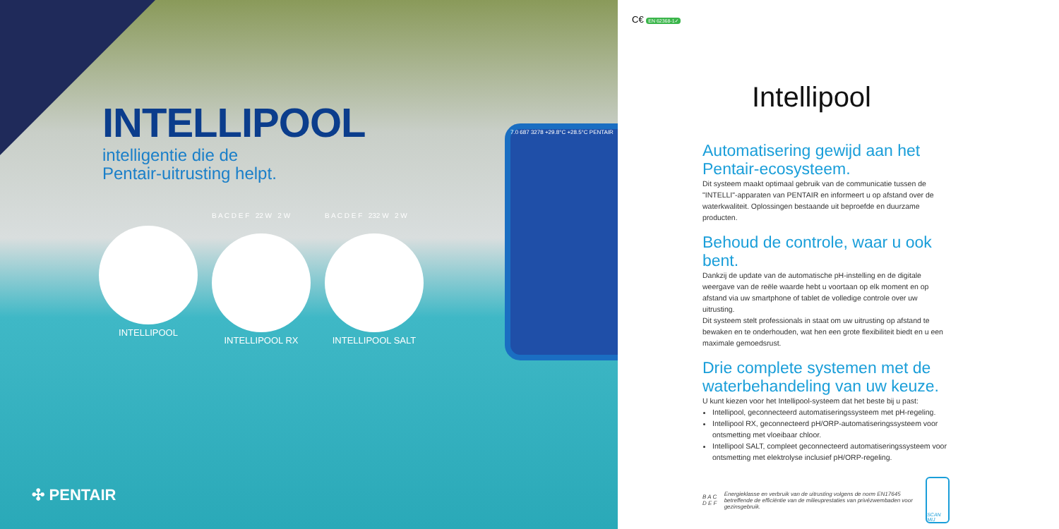INTELLIPOOL
intelligentie die de Pentair-uitrusting helpt.
INTELLIPOOL
B A C D E F 22 W 2 W
INTELLIPOOL RX
B A C D E F 232 W 2 W
INTELLIPOOL SALT
7.0 687 3278 +29.8°C +28.5°C PENTAIR
✣ PENTAIR
C€ EN 62368-1✓
Intellipool
Automatisering gewijd aan het Pentair-ecosysteem.
Dit systeem maakt optimaal gebruik van de communicatie tussen de "INTELLI"-apparaten van PENTAIR en informeert u op afstand over de waterkwaliteit. Oplossingen bestaande uit beproefde en duurzame producten.
Behoud de controle, waar u ook bent.
Dankzij de update van de automatische pH-instelling en de digitale weergave van de reële waarde hebt u voortaan op elk moment en op afstand via uw smartphone of tablet de volledige controle over uw uitrusting.
Dit systeem stelt professionals in staat om uw uitrusting op afstand te bewaken en te onderhouden, wat hen een grote flexibiliteit biedt en u een maximale gemoedsrust.
Drie complete systemen met de waterbehandeling van uw keuze.
U kunt kiezen voor het Intellipool-systeem dat het beste bij u past:
Intellipool, geconnecteerd automatiseringssysteem met pH-regeling.
Intellipool RX, geconnecteerd pH/ORP-automatiseringssysteem voor ontsmetting met vloeibaar chloor.
Intellipool SALT, compleet geconnecteerd automatiseringssysteem voor ontsmetting met elektrolyse inclusief pH/ORP-regeling.
B A C D E F
Energieklasse en verbruik van de uitrusting volgens de norm EN17645 betreffende de efficiëntie van de milieuprestaties van privézwembaden voor gezinsgebruik.
SCAN MIJ